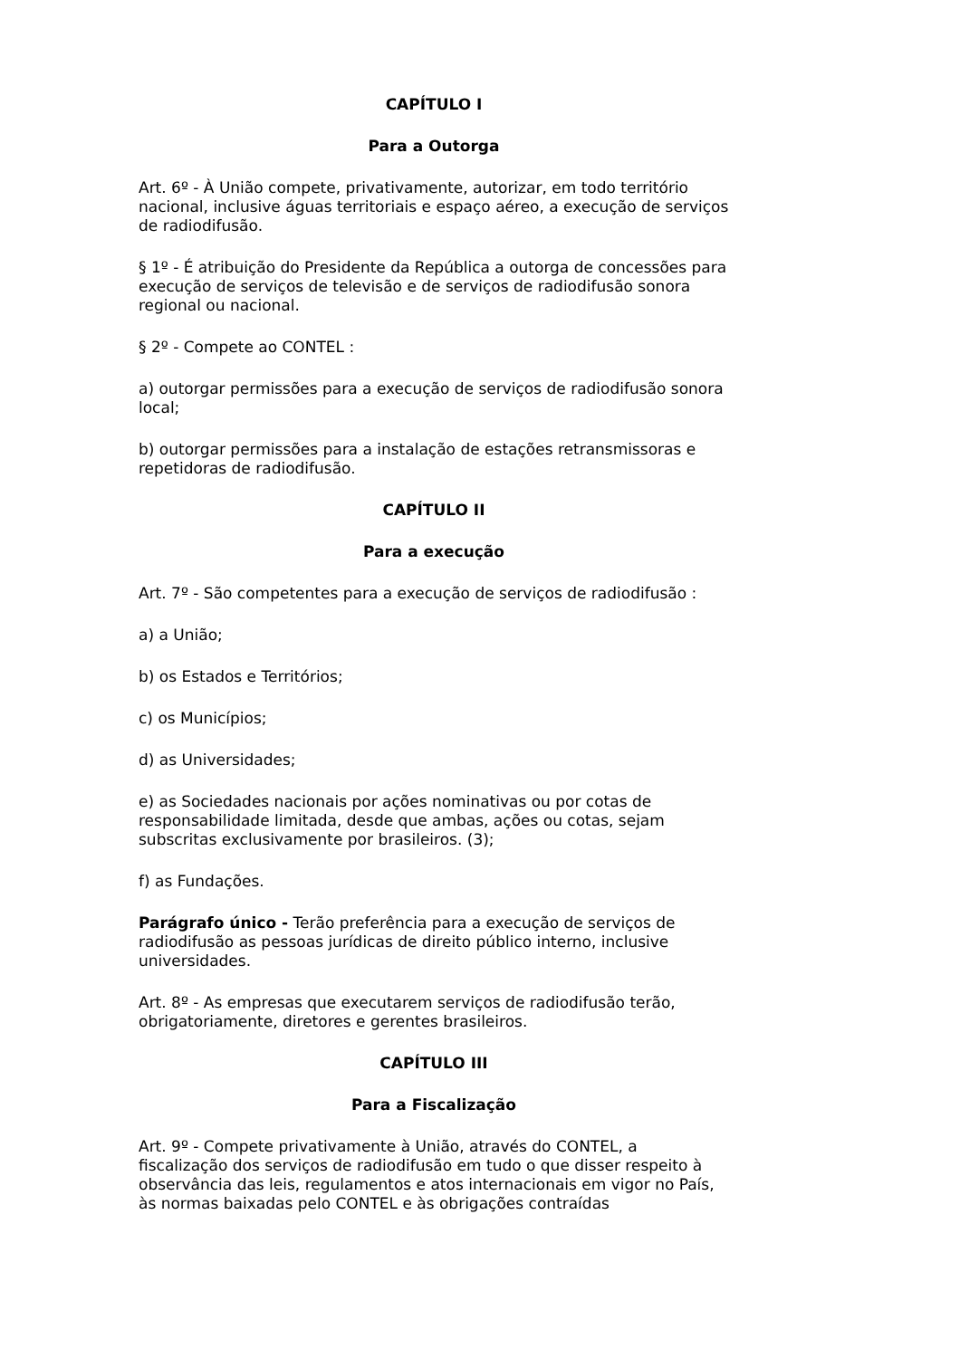CAPÍTULO I
Para a Outorga
Art. 6º - À União compete, privativamente, autorizar, em todo território nacional, inclusive águas territoriais e espaço aéreo, a execução de serviços de radiodifusão.
§ 1º - É atribuição do Presidente da República a outorga de concessões para execução de serviços de televisão e de serviços de radiodifusão sonora regional ou nacional.
§ 2º - Compete ao CONTEL :
a) outorgar permissões para a execução de serviços de radiodifusão sonora local;
b) outorgar permissões para a instalação de estações retransmissoras e repetidoras de radiodifusão.
CAPÍTULO II
Para a execução
Art. 7º - São competentes para a execução de serviços de radiodifusão :
a) a União;
b) os Estados e Territórios;
c) os Municípios;
d) as Universidades;
e) as Sociedades nacionais por ações nominativas ou por cotas de responsabilidade limitada, desde que ambas, ações ou cotas, sejam subscritas exclusivamente por brasileiros. (3);
f) as Fundações.
Parágrafo único - Terão preferência para a execução de serviços de radiodifusão as pessoas jurídicas de direito público interno, inclusive universidades.
Art. 8º - As empresas que executarem serviços de radiodifusão terão, obrigatoriamente, diretores e gerentes brasileiros.
CAPÍTULO III
Para a Fiscalização
Art. 9º - Compete privativamente à União, através do CONTEL, a fiscalização dos serviços de radiodifusão em tudo o que disser respeito à observância das leis, regulamentos e atos internacionais em vigor no País, às normas baixadas pelo CONTEL e às obrigações contraídas